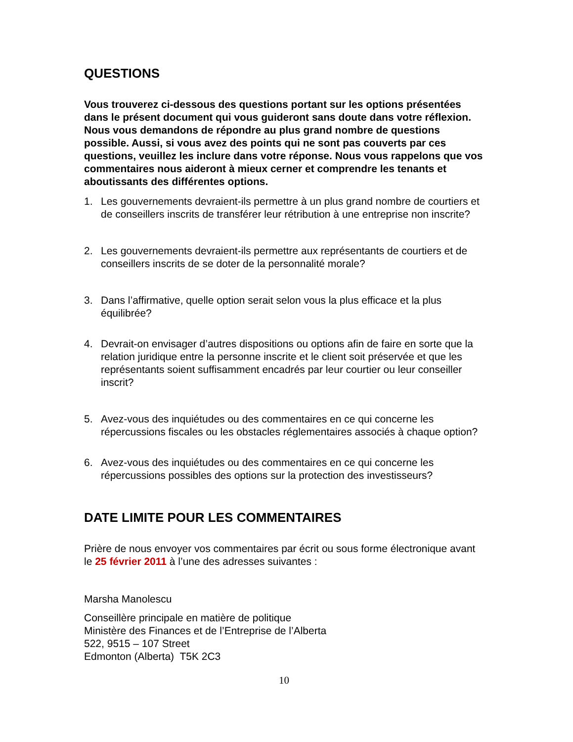QUESTIONS
Vous trouverez ci-dessous des questions portant sur les options présentées dans le présent document qui vous guideront sans doute dans votre réflexion. Nous vous demandons de répondre au plus grand nombre de questions possible. Aussi, si vous avez des points qui ne sont pas couverts par ces questions, veuillez les inclure dans votre réponse. Nous vous rappelons que vos commentaires nous aideront à mieux cerner et comprendre les tenants et aboutissants des différentes options.
1. Les gouvernements devraient-ils permettre à un plus grand nombre de courtiers et de conseillers inscrits de transférer leur rétribution à une entreprise non inscrite?
2. Les gouvernements devraient-ils permettre aux représentants de courtiers et de conseillers inscrits de se doter de la personnalité morale?
3. Dans l’affirmative, quelle option serait selon vous la plus efficace et la plus équilibrée?
4. Devrait-on envisager d’autres dispositions ou options afin de faire en sorte que la relation juridique entre la personne inscrite et le client soit préservée et que les représentants soient suffisamment encadrés par leur courtier ou leur conseiller inscrit?
5. Avez-vous des inquiétudes ou des commentaires en ce qui concerne les répercussions fiscales ou les obstacles réglementaires associés à chaque option?
6. Avez-vous des inquiétudes ou des commentaires en ce qui concerne les répercussions possibles des options sur la protection des investisseurs?
DATE LIMITE POUR LES COMMENTAIRES
Prière de nous envoyer vos commentaires par écrit ou sous forme électronique avant le 25 février 2011 à l’une des adresses suivantes :
Marsha Manolescu
Conseillère principale en matière de politique
Ministère des Finances et de l’Entreprise de l’Alberta
522, 9515 – 107 Street
Edmonton (Alberta) T5K 2C3
10